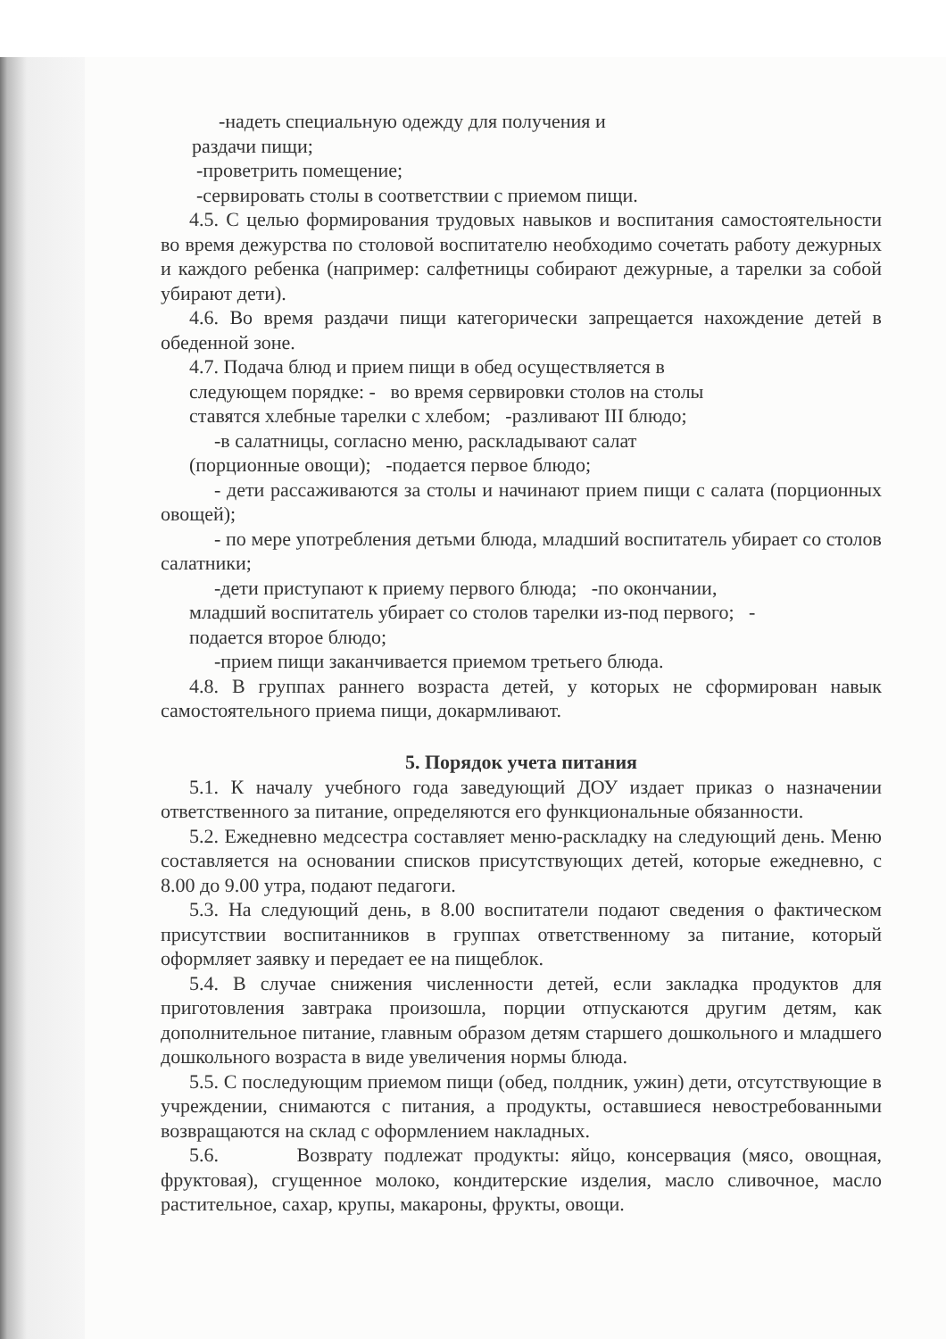-надеть специальную одежду для получения и
раздачи пищи;
-проветрить помещение;
-сервировать столы в соответствии с приемом пищи.
4.5. С целью формирования трудовых навыков и воспитания самостоятельности во время дежурства по столовой воспитателю необходимо сочетать работу дежурных и каждого ребенка (например: салфетницы собирают дежурные, а тарелки за собой убирают дети).
4.6. Во время раздачи пищи категорически запрещается нахождение детей в обеденной зоне.
4.7. Подача блюд и прием пищи в обед осуществляется в
следующем порядке: - во время сервировки столов на столы
ставятся хлебные тарелки с хлебом; -разливают III блюдо;
-в салатницы, согласно меню, раскладывают салат
(порционные овощи); -подается первое блюдо;
- дети рассаживаются за столы и начинают прием пищи с салата (порционных овощей);
- по мере употребления детьми блюда, младший воспитатель убирает со столов салатники;
-дети приступают к приему первого блюда; -по окончании,
младший воспитатель убирает со столов тарелки из-под первого; -
подается второе блюдо;
-прием пищи заканчивается приемом третьего блюда.
4.8. В группах раннего возраста детей, у которых не сформирован навык самостоятельного приема пищи, докармливают.
5. Порядок учета питания
5.1. К началу учебного года заведующий ДОУ издает приказ о назначении ответственного за питание, определяются его функциональные обязанности.
5.2. Ежедневно медсестра составляет меню-раскладку на следующий день. Меню составляется на основании списков присутствующих детей, которые ежедневно, с 8.00 до 9.00 утра, подают педагоги.
5.3. На следующий день, в 8.00 воспитатели подают сведения о фактическом присутствии воспитанников в группах ответственному за питание, который оформляет заявку и передает ее на пищеблок.
5.4. В случае снижения численности детей, если закладка продуктов для приготовления завтрака произошла, порции отпускаются другим детям, как дополнительное питание, главным образом детям старшего дошкольного и младшего дошкольного возраста в виде увеличения нормы блюда.
5.5. С последующим приемом пищи (обед, полдник, ужин) дети, отсутствующие в учреждении, снимаются с питания, а продукты, оставшиеся невостребованными возвращаются на склад с оформлением накладных.
5.6. Возврату подлежат продукты: яйцо, консервация (мясо, овощная, фруктовая), сгущенное молоко, кондитерские изделия, масло сливочное, масло растительное, сахар, крупы, макароны, фрукты, овощи.